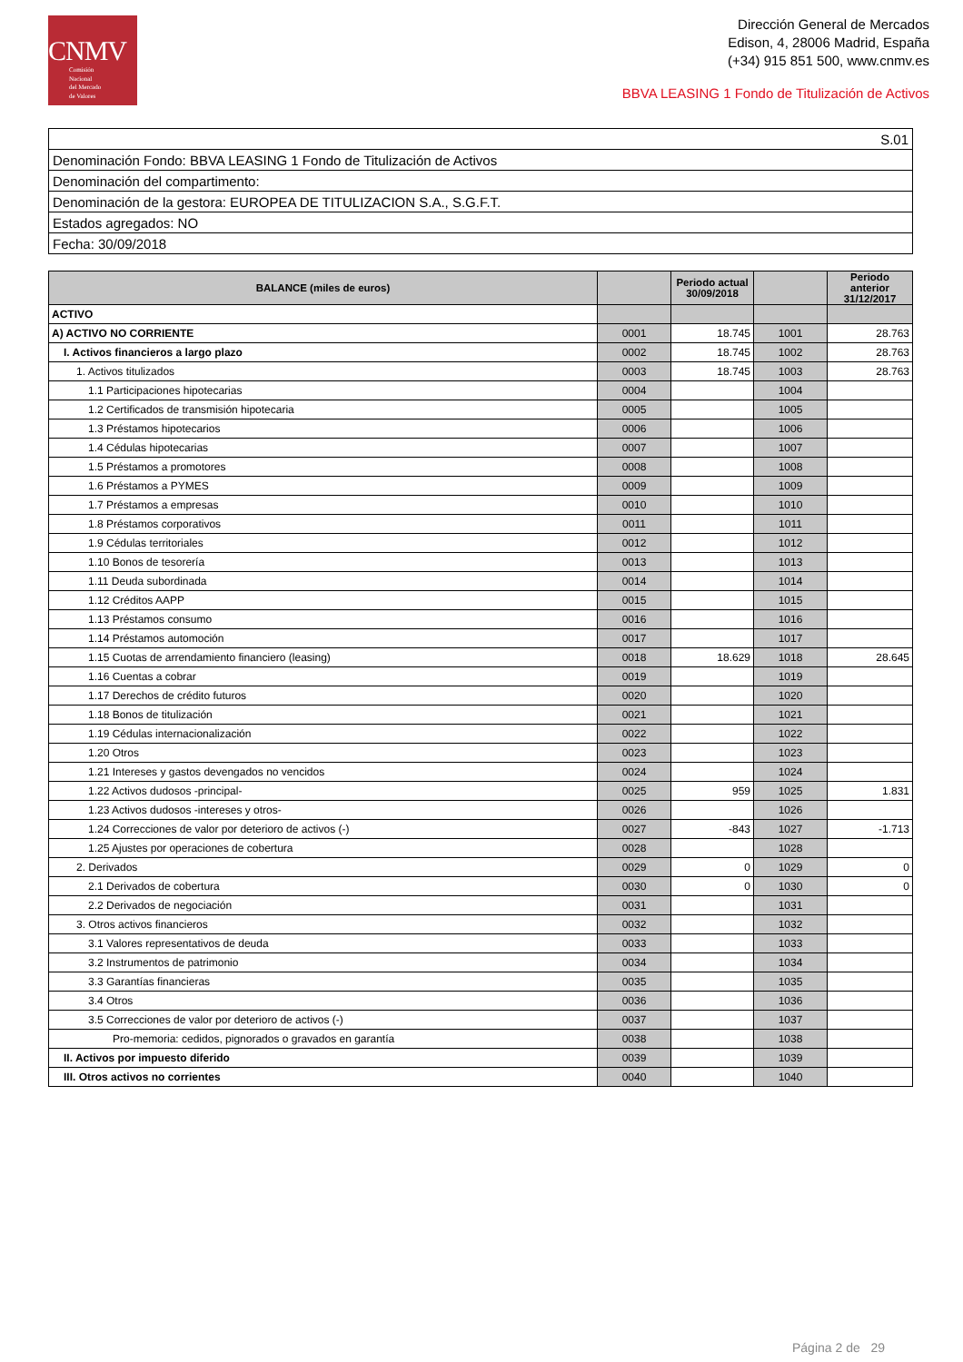CNMV
Comisión
Nacional
del Mercado
de Valores
Dirección General de Mercados
Edison, 4, 28006 Madrid, España
(+34) 915 851 500, www.cnmv.es
BBVA LEASING 1 Fondo de Titulización de Activos
| S.01 |
| Denominación Fondo: BBVA LEASING 1 Fondo de Titulización de Activos |
| Denominación del compartimento: |
| Denominación de la gestora: EUROPEA DE TITULIZACION S.A., S.G.F.T. |
| Estados agregados: NO |
| Fecha: 30/09/2018 |
| BALANCE (miles de euros) | | Periodo actual 30/09/2018 | | Periodo anterior 31/12/2017 |
| --- | --- | --- | --- | --- |
| ACTIVO | | | | |
| A) ACTIVO NO CORRIENTE | 0001 | 18.745 | 1001 | 28.763 |
| I. Activos financieros a largo plazo | 0002 | 18.745 | 1002 | 28.763 |
| 1. Activos titulizados | 0003 | 18.745 | 1003 | 28.763 |
| 1.1 Participaciones hipotecarias | 0004 | | 1004 | |
| 1.2 Certificados de transmisión hipotecaria | 0005 | | 1005 | |
| 1.3 Préstamos hipotecarios | 0006 | | 1006 | |
| 1.4 Cédulas hipotecarias | 0007 | | 1007 | |
| 1.5 Préstamos a promotores | 0008 | | 1008 | |
| 1.6 Préstamos a PYMES | 0009 | | 1009 | |
| 1.7 Préstamos a empresas | 0010 | | 1010 | |
| 1.8 Préstamos corporativos | 0011 | | 1011 | |
| 1.9 Cédulas territoriales | 0012 | | 1012 | |
| 1.10 Bonos de tesorería | 0013 | | 1013 | |
| 1.11 Deuda subordinada | 0014 | | 1014 | |
| 1.12 Créditos AAPP | 0015 | | 1015 | |
| 1.13 Préstamos consumo | 0016 | | 1016 | |
| 1.14 Préstamos automoción | 0017 | | 1017 | |
| 1.15 Cuotas de arrendamiento financiero (leasing) | 0018 | 18.629 | 1018 | 28.645 |
| 1.16 Cuentas a cobrar | 0019 | | 1019 | |
| 1.17 Derechos de crédito futuros | 0020 | | 1020 | |
| 1.18 Bonos de titulización | 0021 | | 1021 | |
| 1.19 Cédulas internacionalización | 0022 | | 1022 | |
| 1.20 Otros | 0023 | | 1023 | |
| 1.21 Intereses y gastos devengados no vencidos | 0024 | | 1024 | |
| 1.22 Activos dudosos -principal- | 0025 | 959 | 1025 | 1.831 |
| 1.23 Activos dudosos -intereses y otros- | 0026 | | 1026 | |
| 1.24 Correcciones de valor por deterioro de activos (-) | 0027 | -843 | 1027 | -1.713 |
| 1.25 Ajustes por operaciones de cobertura | 0028 | | 1028 | |
| 2. Derivados | 0029 | 0 | 1029 | 0 |
| 2.1 Derivados de cobertura | 0030 | 0 | 1030 | 0 |
| 2.2 Derivados de negociación | 0031 | | 1031 | |
| 3. Otros activos financieros | 0032 | | 1032 | |
| 3.1 Valores representativos de deuda | 0033 | | 1033 | |
| 3.2 Instrumentos de patrimonio | 0034 | | 1034 | |
| 3.3 Garantías financieras | 0035 | | 1035 | |
| 3.4 Otros | 0036 | | 1036 | |
| 3.5 Correcciones de valor por deterioro de activos (-) | 0037 | | 1037 | |
| Pro-memoria: cedidos, pignorados o gravados en garantía | 0038 | | 1038 | |
| II. Activos por impuesto diferido | 0039 | | 1039 | |
| III. Otros activos no corrientes | 0040 | | 1040 | |
Página 2 de 29